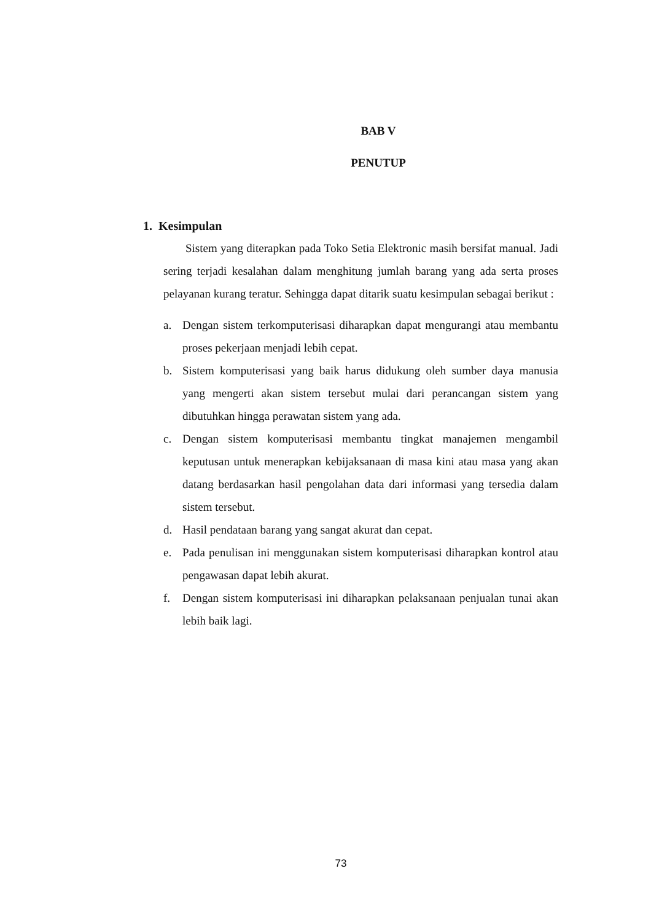BAB V
PENUTUP
1. Kesimpulan
Sistem yang diterapkan pada Toko Setia Elektronic masih bersifat manual. Jadi sering terjadi kesalahan dalam menghitung jumlah barang yang ada serta proses pelayanan kurang teratur. Sehingga dapat ditarik suatu kesimpulan sebagai berikut :
a. Dengan sistem terkomputerisasi diharapkan dapat mengurangi atau membantu proses pekerjaan menjadi lebih cepat.
b. Sistem komputerisasi yang baik harus didukung oleh sumber daya manusia yang mengerti akan sistem tersebut mulai dari perancangan sistem yang dibutuhkan hingga perawatan sistem yang ada.
c. Dengan sistem komputerisasi membantu tingkat manajemen mengambil keputusan untuk menerapkan kebijaksanaan di masa kini atau masa yang akan datang berdasarkan hasil pengolahan data dari informasi yang tersedia dalam sistem tersebut.
d. Hasil pendataan barang yang sangat akurat dan cepat.
e. Pada penulisan ini menggunakan sistem komputerisasi diharapkan kontrol atau pengawasan dapat lebih akurat.
f. Dengan sistem komputerisasi ini diharapkan pelaksanaan penjualan tunai akan lebih baik lagi.
73